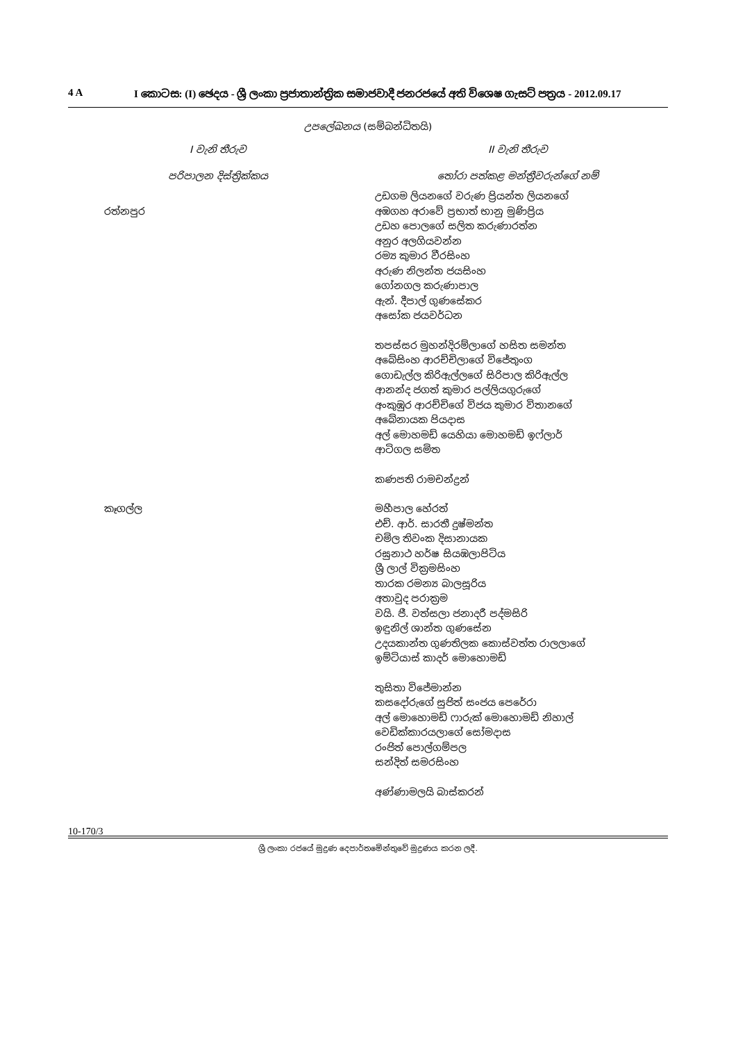4 A I කොටස: (I) ඡෙදය - ශ්‍රී ලංකා ප්‍රජාතාන්ත්‍රික සමාජවාදී ජනරජයේ අති විශෙෂ ගැසට් පත්‍රය - 2012.09.17
උපලේඛනය (සම්බන්ධිතයි)
| I වැනි තීරුව | II වැනි තීරුව |
| --- | --- |
| පරිපාලන දිස්ත්‍රික්කය | තෝරා පත්කළ මන්ත්‍රීවරුන්ගේ නම් |
| | උඩගම ලියනගේ වරුණ ප්‍රියන්ත ලියනගේ |
| රත්නපුර | අඹගහ අරාවේ ප්‍රභාත් භානු මුණිප්‍රිය උඩහ පොලගේ සලිත කරුණාරත්න අනුර අලගියවන්න රම්‍ය කුමාර වීරසිංහ අරුණ නිලන්ත ජයසිංහ ගෝනගල කරුණාපාල ඇන්. දීපාල් ගුණසේකර අසෝක ජයවර්ධන |
| | තපස්සර මුහන්දිරම්ලාගේ හසිත සමන්ත අබේසිංහ ආරච්චිලාගේ විජේතුංග ගොඩැල්ල කිරිඇල්ලගේ සිරිපාල කිරිඇල්ල ආනන්ද ජගත් කුමාර පල්ලියගුරුගේ අංකුඹුර ආරච්චිගේ විජය කුමාර විතානගේ අබේනායක පියදාස අල් මොහමඩ් යෙහියා මොහමඩ් ඉෆ්ලාර් ආටිගල සමිත |
| | කණපති රාමචන්ද්‍රන් |
| කෑගල්ල | මහීපාල හේරත් එච්. ආර්. සාරතී දුෂ්මන්ත චමිල තිවංක දිසානායක රඝුනාථ හර්ෂ සියඹලාපිටිය ශ්‍රී ලාල් වික්‍රමසිංහ තාරක රමන්‍ය බාලසූරිය අතාවුද පරාක්‍රම වයි. ජී. වත්සලා ජනාදරී පද්මසිරි ඉඳුනිල් ශාන්ත ගුණසේන උදයකාන්ත ගුණතිලක කොස්වත්ත රාලලාගේ ඉම්ටියාස් කාදර් මොහොමඩ් |
| | තුසිතා විජේමාන්න කසදෝරුගේ සුජිත් සංජය පෙරේරා අල් මොහොමඩ් ෆාරුක් මොහොමඩ් නිහාල් වෙඩික්කාරයලාගේ සෝමදාස රංජිත් පොල්ගම්පල සන්දිත් සමරසිංහ |
| | අණ්ණාමලයි බාස්කරන් |
10-170/3
ශ්‍රී ලංකා රජයේ මුද්‍රණ දෙපාර්තමේන්තුවේ මුද්‍රණය කරන ලදී.